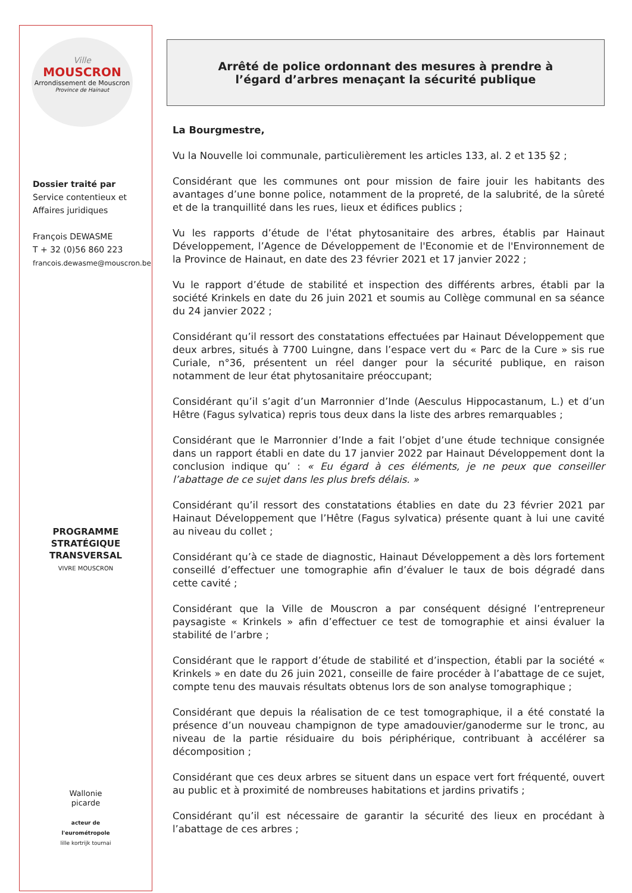Ville
MOUSCRON
Arrondissement de Mouscron
Province de Hainaut
Dossier traité par
Service contentieux et
Affaires juridiques
François DEWASME
T + 32 (0)56 860 223
francois.dewasme@mouscron.be
PROGRAMME
STRATÉGIQUE
TRANSVERSAL
VIVRE MOUSCRON
Wallonie
picarde
acteur de
l'eurométropole
lille kortrijk tournai
Arrêté de police ordonnant des mesures à prendre à
l’égard d’arbres menaçant la sécurité publique
La Bourgmestre,
Vu la Nouvelle loi communale, particulièrement les articles 133, al. 2 et 135 §2 ;
Considérant que les communes ont pour mission de faire jouir les habitants des avantages d’une bonne police, notamment de la propreté, de la salubrité, de la sûreté et de la tranquillité dans les rues, lieux et édifices publics ;
Vu les rapports d’étude de l'état phytosanitaire des arbres, établis par Hainaut Développement, l’Agence de Développement de l'Economie et de l'Environnement de la Province de Hainaut, en date des 23 février 2021 et 17 janvier 2022 ;
Vu le rapport d’étude de stabilité et inspection des différents arbres, établi par la société Krinkels en date du 26 juin 2021 et soumis au Collège communal en sa séance du 24 janvier 2022 ;
Considérant qu’il ressort des constatations effectuées par Hainaut Développement que deux arbres, situés à 7700 Luingne, dans l’espace vert du « Parc de la Cure » sis rue Curiale, n°36, présentent un réel danger pour la sécurité publique, en raison notamment de leur état phytosanitaire préoccupant;
Considérant qu’il s’agit d’un Marronnier d’Inde (Aesculus Hippocastanum, L.) et d’un Hêtre (Fagus sylvatica) repris tous deux dans la liste des arbres remarquables ;
Considérant que le Marronnier d’Inde a fait l’objet d’une étude technique consignée dans un rapport établi en date du 17 janvier 2022 par Hainaut Développement dont la conclusion indique qu’ : « Eu égard à ces éléments, je ne peux que conseiller l’abattage de ce sujet dans les plus brefs délais. »
Considérant qu’il ressort des constatations établies en date du 23 février 2021 par Hainaut Développement que l’Hêtre (Fagus sylvatica) présente quant à lui une cavité au niveau du collet ;
Considérant qu’à ce stade de diagnostic, Hainaut Développement a dès lors fortement conseillé d’effectuer une tomographie afin d’évaluer le taux de bois dégradé dans cette cavité ;
Considérant que la Ville de Mouscron a par conséquent désigné l’entrepreneur paysagiste « Krinkels » afin d’effectuer ce test de tomographie et ainsi évaluer la stabilité de l’arbre ;
Considérant que le rapport d’étude de stabilité et d’inspection, établi par la société « Krinkels » en date du 26 juin 2021, conseille de faire procéder à l’abattage de ce sujet, compte tenu des mauvais résultats obtenus lors de son analyse tomographique ;
Considérant que depuis la réalisation de ce test tomographique, il a été constaté la présence d’un nouveau champignon de type amadouvier/ganoderme sur le tronc, au niveau de la partie résiduaire du bois périphérique, contribuant à accélérer sa décomposition ;
Considérant que ces deux arbres se situent dans un espace vert fort fréquenté, ouvert au public et à proximité de nombreuses habitations et jardins privatifs ;
Considérant qu’il est nécessaire de garantir la sécurité des lieux en procédant à l’abattage de ces arbres ;